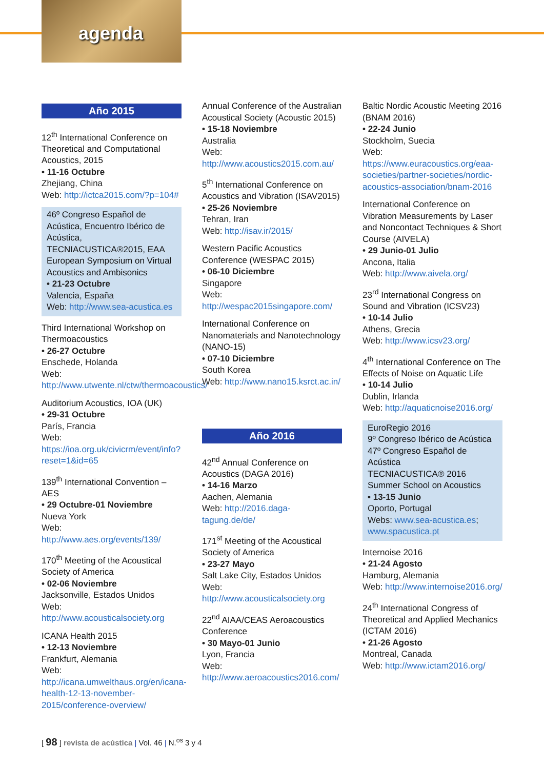agenda
Año 2015
12<sup>th</sup> International Conference on Theoretical and Computational Acoustics, 2015
• 11-16 Octubre
Zhejiang, China
Web: http://ictca2015.com/?p=104#
46º Congreso Español de Acústica, Encuentro Ibérico de Acústica, TECNIACUSTICA®2015, EAA European Symposium on Virtual Acoustics and Ambisonics
• 21-23 Octubre
Valencia, España
Web: http://www.sea-acustica.es
Third International Workshop on Thermoacoustics
• 26-27 Octubre
Enschede, Holanda
Web: http://www.utwente.nl/ctw/thermoacoustics/
Auditorium Acoustics, IOA (UK)
• 29-31 Octubre
París, Francia
Web: https://ioa.org.uk/civicrm/event/info?reset=1&id=65
139<sup>th</sup> International Convention – AES
• 29 Octubre-01 Noviembre
Nueva York
Web: http://www.aes.org/events/139/
170<sup>th</sup> Meeting of the Acoustical Society of America
• 02-06 Noviembre
Jacksonville, Estados Unidos
Web: http://www.acousticalsociety.org
ICANA Health 2015
• 12-13 Noviembre
Frankfurt, Alemania
Web: http://icana.umwelthaus.org/en/icana-health-12-13-november-2015/conference-overview/
Annual Conference of the Australian Acoustical Society (Acoustic 2015)
• 15-18 Noviembre
Australia
Web: http://www.acoustics2015.com.au/
5<sup>th</sup> International Conference on Acoustics and Vibration (ISAV2015)
• 25-26 Noviembre
Tehran, Iran
Web: http://isav.ir/2015/
Western Pacific Acoustics Conference (WESPAC 2015)
• 06-10 Diciembre
Singapore
Web: http://wespac2015singapore.com/
International Conference on Nanomaterials and Nanotechnology (NANO-15)
• 07-10 Diciembre
South Korea
Web: http://www.nano15.ksrct.ac.in/
Año 2016
42<sup>nd</sup> Annual Conference on Acoustics (DAGA 2016)
• 14-16 Marzo
Aachen, Alemania
Web: http://2016.daga-tagung.de/de/
171<sup>st</sup> Meeting of the Acoustical Society of America
• 23-27 Mayo
Salt Lake City, Estados Unidos
Web: http://www.acousticalsociety.org
22<sup>nd</sup> AIAA/CEAS Aeroacoustics Conference
• 30 Mayo-01 Junio
Lyon, Francia
Web: http://www.aeroacoustics2016.com/
Baltic Nordic Acoustic Meeting 2016 (BNAM 2016)
• 22-24 Junio
Stockholm, Suecia
Web: https://www.euracoustics.org/eaa-societies/partner-societies/nordic-acoustics-association/bnam-2016
International Conference on Vibration Measurements by Laser and Noncontact Techniques & Short Course (AIVELA)
• 29 Junio-01 Julio
Ancona, Italia
Web: http://www.aivela.org/
23<sup>rd</sup> International Congress on Sound and Vibration (ICSV23)
• 10-14 Julio
Athens, Grecia
Web: http://www.icsv23.org/
4<sup>th</sup> International Conference on The Effects of Noise on Aquatic Life
• 10-14 Julio
Dublin, Irlanda
Web: http://aquaticnoise2016.org/
EuroRegio 2016
9º Congreso Ibérico de Acústica
47º Congreso Español de Acústica
TECNIACUSTICA® 2016
Summer School on Acoustics
• 13-15 Junio
Oporto, Portugal
Webs: www.sea-acustica.es; www.spacustica.pt
Internoise 2016
• 21-24 Agosto
Hamburg, Alemania
Web: http://www.internoise2016.org/
24<sup>th</sup> International Congress of Theoretical and Applied Mechanics (ICTAM 2016)
• 21-26 Agosto
Montreal, Canada
Web: http://www.ictam2016.org/
[ 98 ] revista de acústica | Vol. 46 | N.<sup>os</sup> 3 y 4